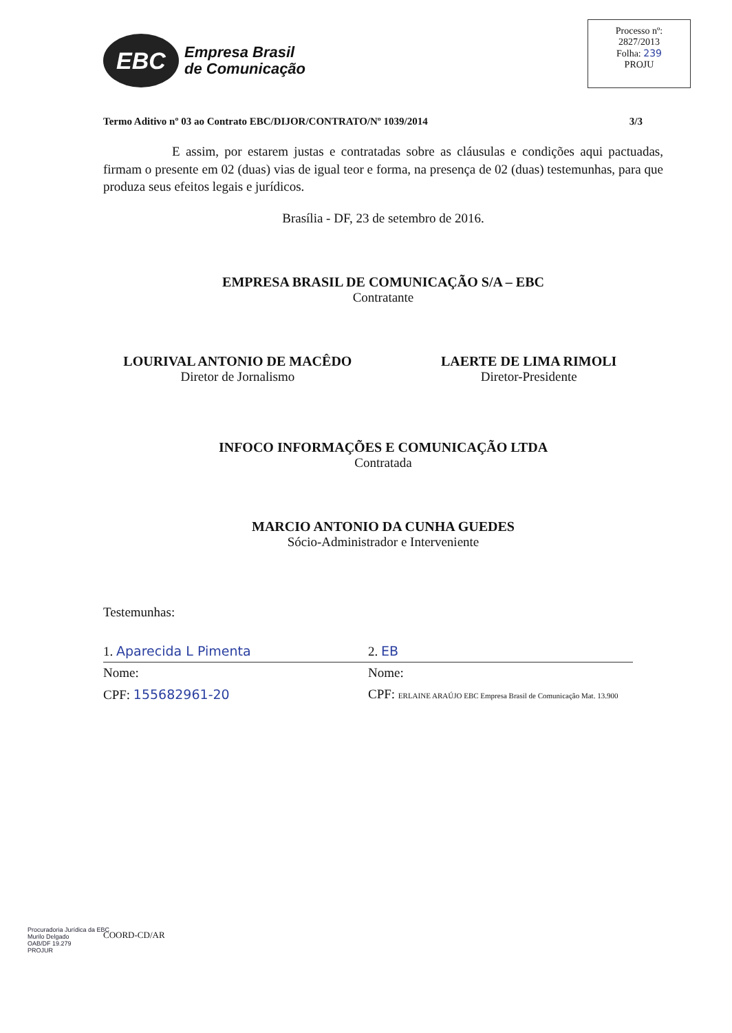EBC
Empresa Brasil
de Comunicação
Processo nº:
2827/2013
Folha: 239
PROJU
Termo Aditivo nº 03 ao Contrato EBC/DIJOR/CONTRATO/Nº 1039/2014 3/3
E assim, por estarem justas e contratadas sobre as cláusulas e condições aqui pactuadas, firmam o presente em 02 (duas) vias de igual teor e forma, na presença de 02 (duas) testemunhas, para que produza seus efeitos legais e jurídicos.
Brasília - DF, 23 de setembro de 2016.
EMPRESA BRASIL DE COMUNICAÇÃO S/A – EBC
Contratante
LOURIVAL ANTONIO DE MACÊDO
Diretor de Jornalismo
LAERTE DE LIMA RIMOLI
Diretor-Presidente
INFOCO INFORMAÇÕES E COMUNICAÇÃO LTDA
Contratada
MARCIO ANTONIO DA CUNHA GUEDES
Sócio-Administrador e Interveniente
Testemunhas:
1. Aparecida L Pimenta 2. EB
Nome:
CPF: 155682961-20
Nome:
CPF: ERLAINE ARAÚJO EBC Empresa Brasil de Comunicação Mat. 13.900
Procuradoria Jurídica da EBC
Murilo Delgado
OAB/DF 19.279
PROJUR
COORD-CD/AR